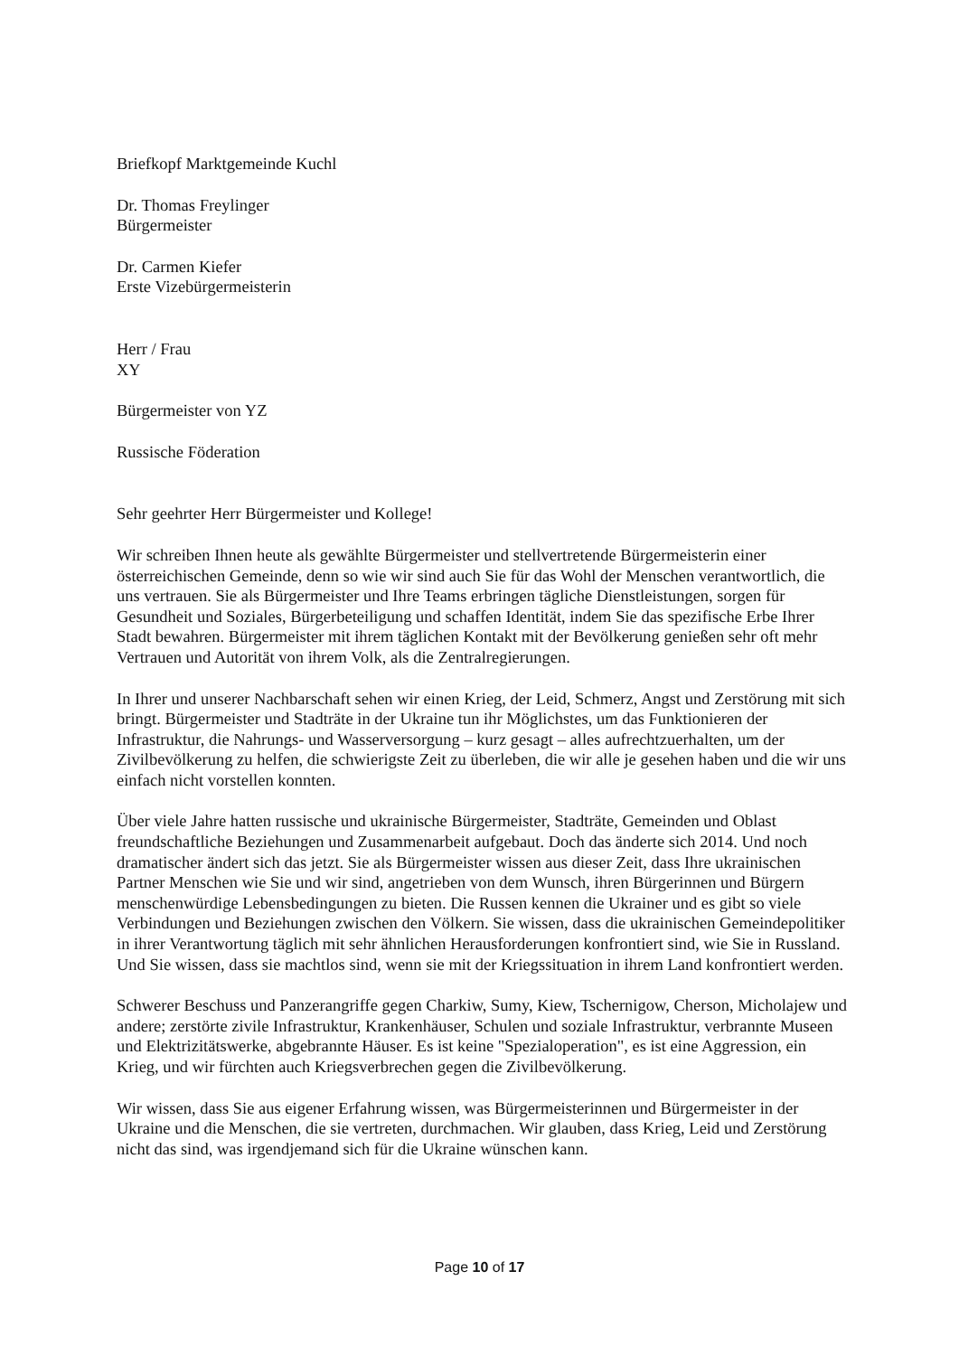Briefkopf Marktgemeinde Kuchl
Dr. Thomas Freylinger
Bürgermeister
Dr. Carmen Kiefer
Erste Vizebürgermeisterin
Herr / Frau
XY
Bürgermeister von YZ
Russische Föderation
Sehr geehrter Herr Bürgermeister und Kollege!
Wir schreiben Ihnen heute als gewählte Bürgermeister und stellvertretende Bürgermeisterin einer österreichischen Gemeinde, denn so wie wir sind auch Sie für das Wohl der Menschen verantwortlich, die uns vertrauen. Sie als Bürgermeister und Ihre Teams erbringen tägliche Dienstleistungen, sorgen für Gesundheit und Soziales, Bürgerbeteiligung und schaffen Identität, indem Sie das spezifische Erbe Ihrer Stadt bewahren. Bürgermeister mit ihrem täglichen Kontakt mit der Bevölkerung genießen sehr oft mehr Vertrauen und Autorität von ihrem Volk, als die Zentralregierungen.
In Ihrer und unserer Nachbarschaft sehen wir einen Krieg, der Leid, Schmerz, Angst und Zerstörung mit sich bringt. Bürgermeister und Stadträte in der Ukraine tun ihr Möglichstes, um das Funktionieren der Infrastruktur, die Nahrungs- und Wasserversorgung – kurz gesagt – alles aufrechtzuerhalten, um der Zivilbevölkerung zu helfen, die schwierigste Zeit zu überleben, die wir alle je gesehen haben und die wir uns einfach nicht vorstellen konnten.
Über viele Jahre hatten russische und ukrainische Bürgermeister, Stadträte, Gemeinden und Oblast freundschaftliche Beziehungen und Zusammenarbeit aufgebaut. Doch das änderte sich 2014. Und noch dramatischer ändert sich das jetzt. Sie als Bürgermeister wissen aus dieser Zeit, dass Ihre ukrainischen Partner Menschen wie Sie und wir sind, angetrieben von dem Wunsch, ihren Bürgerinnen und Bürgern menschenwürdige Lebensbedingungen zu bieten. Die Russen kennen die Ukrainer und es gibt so viele Verbindungen und Beziehungen zwischen den Völkern. Sie wissen, dass die ukrainischen Gemeindepolitiker in ihrer Verantwortung täglich mit sehr ähnlichen Herausforderungen konfrontiert sind, wie Sie in Russland. Und Sie wissen, dass sie machtlos sind, wenn sie mit der Kriegssituation in ihrem Land konfrontiert werden.
Schwerer Beschuss und Panzerangriffe gegen Charkiw, Sumy, Kiew, Tschernigow, Cherson, Micholajew und andere; zerstörte zivile Infrastruktur, Krankenhäuser, Schulen und soziale Infrastruktur, verbrannte Museen und Elektrizitätswerke, abgebrannte Häuser. Es ist keine "Spezialoperation", es ist eine Aggression, ein Krieg, und wir fürchten auch Kriegsverbrechen gegen die Zivilbevölkerung.
Wir wissen, dass Sie aus eigener Erfahrung wissen, was Bürgermeisterinnen und Bürgermeister in der Ukraine und die Menschen, die sie vertreten, durchmachen. Wir glauben, dass Krieg, Leid und Zerstörung nicht das sind, was irgendjemand sich für die Ukraine wünschen kann.
Page 10 of 17